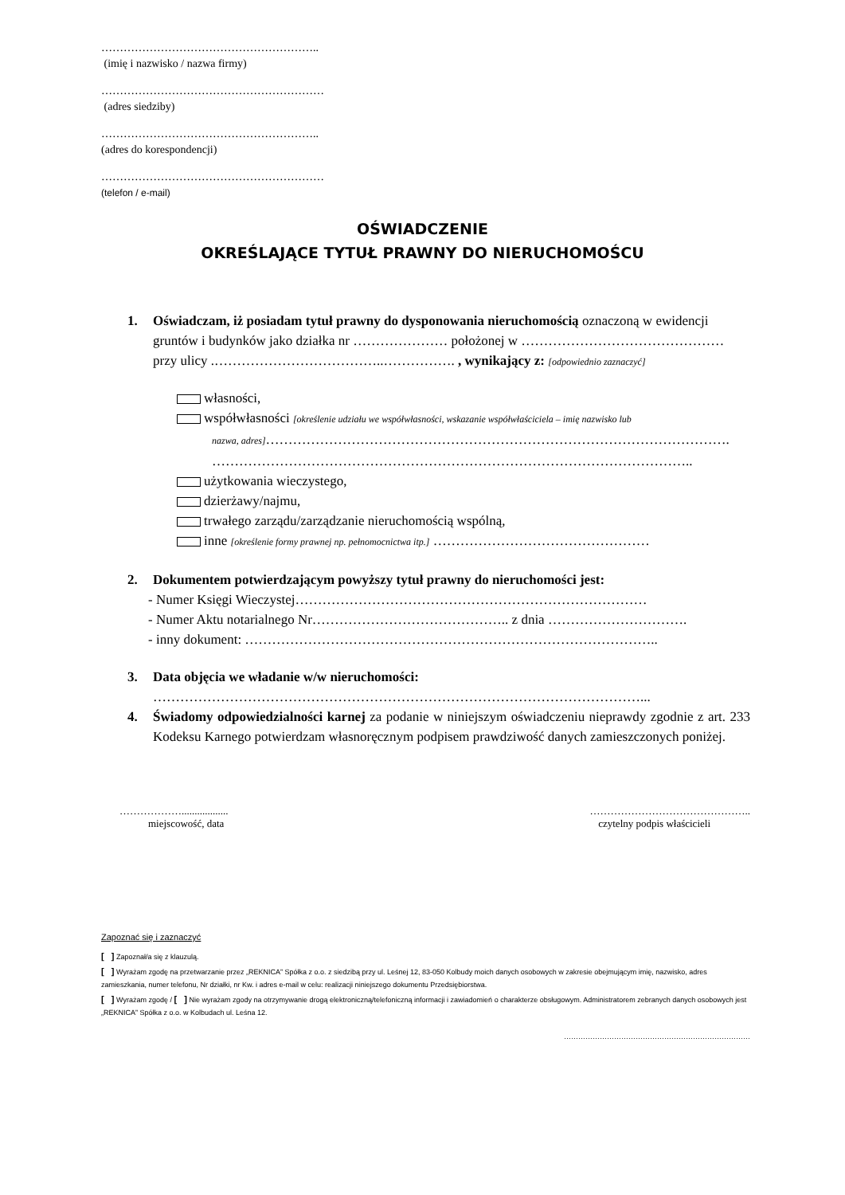…………………………………………………..
(imię i nazwisko / nazwa firmy)
……………………………………………………
(adres siedziby)
…………………………………………………..
(adres do korespondencji)
……………………………………………………
(telefon / e-mail)
OŚWIADCZENIE
OKREŚLAJĄCE TYTUŁ PRAWNY DO NIERUCHOMOŚCU
1. Oświadczam, iż posiadam tytuł prawny do dysponowania nieruchomością oznaczoną w ewidencji gruntów i budynków jako działka nr ………………… położonej w ……………………………………… przy ulicy .………………………………..……………. , wynikający z: [odpowiednio zaznaczyć]
własności,
współwłasności [określenie udziału we współwłasności, wskazanie współwłaściciela – imię nazwisko lub
nazwa, adres]………………………………………………………………………………………….
……………………………………………………………………………………………..
użytkowania wieczystego,
dzierżawy/najmu,
trwałego zarządu/zarządzanie nieruchomością wspólną,
inne [określenie formy prawnej np. pełnomocnictwa itp.] …………………………………………
2. Dokumentem potwierdzającym powyższy tytuł prawny do nieruchomości jest:
- Numer Księgi Wieczystej……………………………………………………………………
- Numer Aktu notarialnego Nr…………………………………….. z dnia ………………………….
- inny dokument: ………………………………………………………………………………..
3. Data objęcia we władanie w/w nieruchomości:
………………………………………………………………………………………………...
4. Świadomy odpowiedzialności karnej za podanie w niniejszym oświadczeniu nieprawdy zgodnie z art. 233 Kodeksu Karnego potwierdzam własnoręcznym podpisem prawdziwość danych zamieszczonych poniżej.
………………..................
miejscowość, data
………………………………………..
czytelny podpis właścicieli
Zapoznać się i zaznaczyć
[ ] Zapoznał/a się z klauzulą.
[ ] Wyrażam zgodę na przetwarzanie przez „REKNICA” Spółka z o.o. z siedzibą przy ul. Leśnej 12, 83-050 Kolbudy moich danych osobowych w zakresie obejmującym imię, nazwisko, adres zamieszkania, numer telefonu, Nr działki, nr Kw. i adres e-mail w celu: realizacji niniejszego dokumentu Przedsiębiorstwa.
[ ] Wyrażam zgodę / [ ] Nie wyrażam zgody na otrzymywanie drogą elektroniczną/telefoniczną informacji i zawiadomień o charakterze obsługowym. Administratorem zebranych danych osobowych jest „REKNICA” Spółka z o.o. w Kolbudach ul. Leśna 12.
……………………………………………………………………